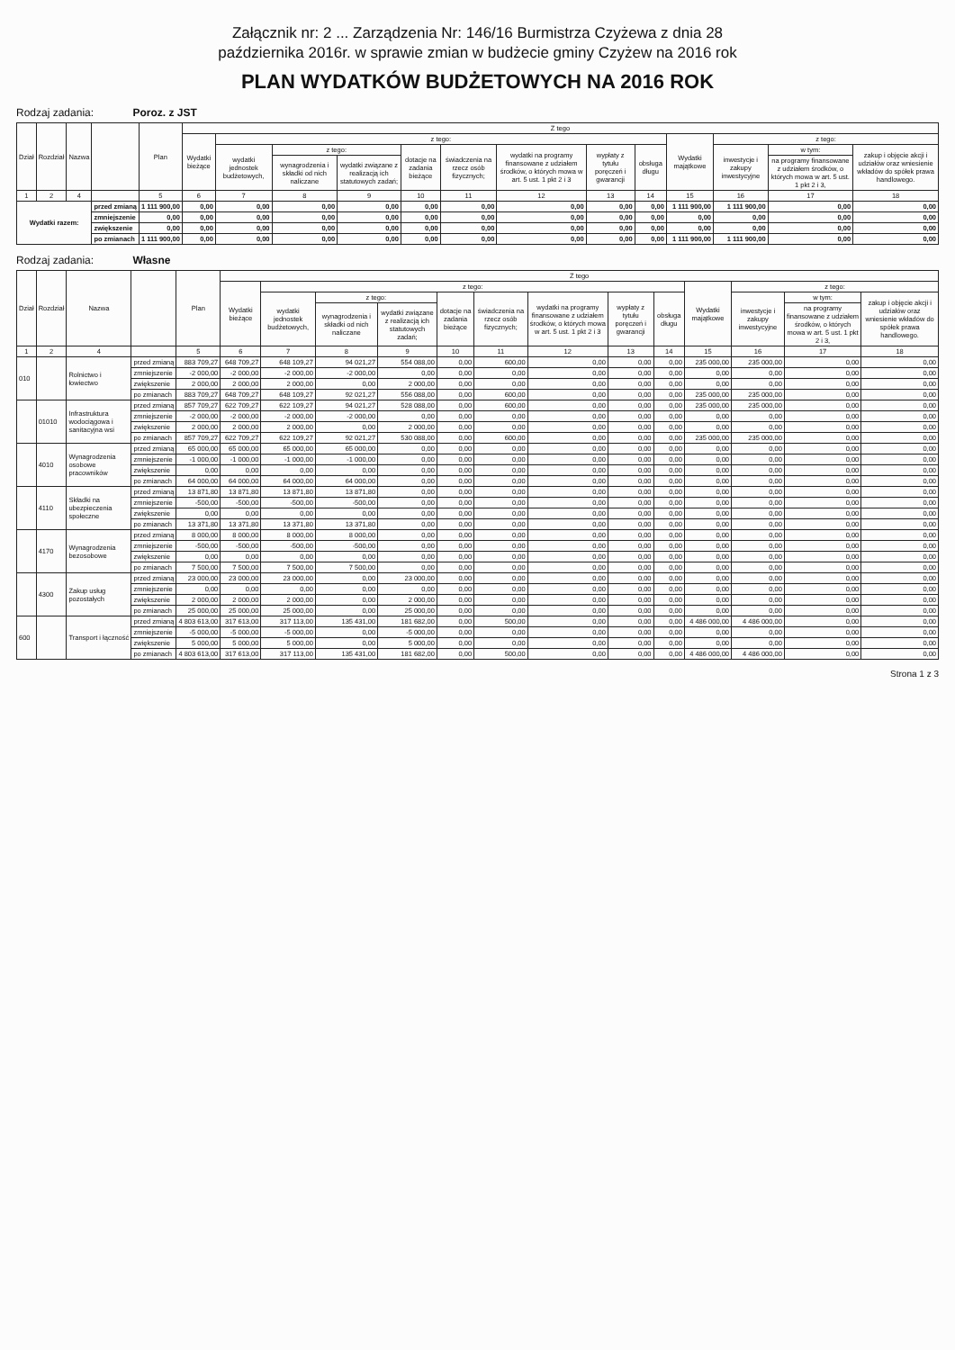Załącznik nr: 2 ... Zarządzenia Nr: 146/16 Burmistrza Czyżewa z dnia 28
października 2016r. w sprawie zmian w budżecie gminy Czyżew na 2016 rok
PLAN WYDATKÓW BUDŻETOWYCH NA 2016 ROK
Rodzaj zadania: Poroz. z JST
| Dział | Rozdział | Nazwa | | Plan | Z tego | | | | | | | | | | | | |
| --- | --- | --- | --- | --- | --- | --- | --- | --- | --- | --- | --- | --- | --- | --- | --- | --- | --- |
| | | | | | Wydatki bieżące | z tego: | | | | | | | | Wydatki majątkowe | z tego: | | |
| | | | | | | wydatki jednostek budżetowych, | z tego: | | dotacje na zadania bieżące | świadczenia na rzecz osób fizycznych; | wydatki na programy finansowane z udziałem środków, o których mowa w art. 5 ust. 1 pkt 2 i 3 | wypłaty z tytułu poręczeń i gwarancji | obsługa długu | | inwestycje i zakupy inwestycyjne | w tym: | zakup i objęcie akcji i udziałów oraz wniesienie wkładów do spółek prawa handlowego. |
| | | | | | | | wynagrodzenia i składki od nich naliczane | wydatki związane z realizacją ich statutowych zadań; | | | | | | | | na programy finansowane z udziałem środków, o których mowa w art. 5 ust. 1 pkt 2 i 3, | |
| 1 | 2 | 4 | | 5 | 6 | 7 | 8 | 9 | 10 | 11 | 12 | 13 | 14 | 15 | 16 | 17 | 18 |
| Wydatki razem: | | | przed zmianą | 1 111 900,00 | 0,00 | 0,00 | 0,00 | 0,00 | 0,00 | 0,00 | 0,00 | 0,00 | 0,00 | 1 111 900,00 | 1 111 900,00 | 0,00 | 0,00 |
| | | | zmniejszenie | 0,00 | 0,00 | 0,00 | 0,00 | 0,00 | 0,00 | 0,00 | 0,00 | 0,00 | 0,00 | 0,00 | 0,00 | 0,00 | 0,00 |
| | | | zwiększenie | 0,00 | 0,00 | 0,00 | 0,00 | 0,00 | 0,00 | 0,00 | 0,00 | 0,00 | 0,00 | 0,00 | 0,00 | 0,00 | 0,00 |
| | | | po zmianach | 1 111 900,00 | 0,00 | 0,00 | 0,00 | 0,00 | 0,00 | 0,00 | 0,00 | 0,00 | 0,00 | 1 111 900,00 | 1 111 900,00 | 0,00 | 0,00 |
Rodzaj zadania: Własne
| Dział | Rozdział | Nazwa | | Plan | Z tego | | | | | | | | | | | | |
| --- | --- | --- | --- | --- | --- | --- | --- | --- | --- | --- | --- | --- | --- | --- | --- | --- | --- |
| | | | | | Wydatki bieżące | z tego: | | | | | | | | Wydatki majątkowe | z tego: | | |
| | | | | | | wydatki jednostek budżetowych, | z tego: | | dotacje na zadania bieżące | świadczenia na rzecz osób fizycznych; | wydatki na programy finansowane z udziałem środków, o których mowa w art. 5 ust. 1 pkt 2 i 3 | wypłaty z tytułu poręczeń i gwarancji | obsługa długu | | inwestycje i zakupy inwestycyjne | w tym: | zakup i objęcie akcji i udziałów oraz wniesienie wkładów do spółek prawa handlowego. |
| | | | | | | | wynagrodzenia i składki od nich naliczane | wydatki związane z realizacją ich statutowych zadań; | | | | | | | | na programy finansowane z udziałem środków, o których mowa w art. 5 ust. 1 pkt 2 i 3, | |
| 1 | 2 | 4 | | 5 | 6 | 7 | 8 | 9 | 10 | 11 | 12 | 13 | 14 | 15 | 16 | 17 | 18 |
| 010 | | Rolnictwo i łowiectwo | przed zmianą | 883 709,27 | 648 709,27 | 648 109,27 | 94 021,27 | 554 088,00 | 0,00 | 600,00 | 0,00 | 0,00 | 0,00 | 235 000,00 | 235 000,00 | 0,00 | 0,00 |
| | | | zmniejszenie | -2 000,00 | -2 000,00 | -2 000,00 | -2 000,00 | 0,00 | 0,00 | 0,00 | 0,00 | 0,00 | 0,00 | 0,00 | 0,00 | 0,00 | 0,00 |
| | | | zwiększenie | 2 000,00 | 2 000,00 | 2 000,00 | 0,00 | 2 000,00 | 0,00 | 0,00 | 0,00 | 0,00 | 0,00 | 0,00 | 0,00 | 0,00 | 0,00 |
| | | | po zmianach | 883 709,27 | 648 709,27 | 648 109,27 | 92 021,27 | 556 088,00 | 0,00 | 600,00 | 0,00 | 0,00 | 0,00 | 235 000,00 | 235 000,00 | 0,00 | 0,00 |
| | 01010 | Infrastruktura wodociągowa i sanitacyjna wsi | przed zmianą | 857 709,27 | 622 709,27 | 622 109,27 | 94 021,27 | 528 088,00 | 0,00 | 600,00 | 0,00 | 0,00 | 0,00 | 235 000,00 | 235 000,00 | 0,00 | 0,00 |
| | | | zmniejszenie | -2 000,00 | -2 000,00 | -2 000,00 | -2 000,00 | 0,00 | 0,00 | 0,00 | 0,00 | 0,00 | 0,00 | 0,00 | 0,00 | 0,00 | 0,00 |
| | | | zwiększenie | 2 000,00 | 2 000,00 | 2 000,00 | 0,00 | 2 000,00 | 0,00 | 0,00 | 0,00 | 0,00 | 0,00 | 0,00 | 0,00 | 0,00 | 0,00 |
| | | | po zmianach | 857 709,27 | 622 709,27 | 622 109,27 | 92 021,27 | 530 088,00 | 0,00 | 600,00 | 0,00 | 0,00 | 0,00 | 235 000,00 | 235 000,00 | 0,00 | 0,00 |
| | 4010 | Wynagrodzenia osobowe pracowników | przed zmianą | 65 000,00 | 65 000,00 | 65 000,00 | 65 000,00 | 0,00 | 0,00 | 0,00 | 0,00 | 0,00 | 0,00 | 0,00 | 0,00 | 0,00 | 0,00 |
| | | | zmniejszenie | -1 000,00 | -1 000,00 | -1 000,00 | -1 000,00 | 0,00 | 0,00 | 0,00 | 0,00 | 0,00 | 0,00 | 0,00 | 0,00 | 0,00 | 0,00 |
| | | | zwiększenie | 0,00 | 0,00 | 0,00 | 0,00 | 0,00 | 0,00 | 0,00 | 0,00 | 0,00 | 0,00 | 0,00 | 0,00 | 0,00 | 0,00 |
| | | | po zmianach | 64 000,00 | 64 000,00 | 64 000,00 | 64 000,00 | 0,00 | 0,00 | 0,00 | 0,00 | 0,00 | 0,00 | 0,00 | 0,00 | 0,00 | 0,00 |
| | 4110 | Składki na ubezpieczenia społeczne | przed zmianą | 13 871,80 | 13 871,80 | 13 871,80 | 13 871,80 | 0,00 | 0,00 | 0,00 | 0,00 | 0,00 | 0,00 | 0,00 | 0,00 | 0,00 | 0,00 |
| | | | zmniejszenie | -500,00 | -500,00 | -500,00 | -500,00 | 0,00 | 0,00 | 0,00 | 0,00 | 0,00 | 0,00 | 0,00 | 0,00 | 0,00 | 0,00 |
| | | | zwiększenie | 0,00 | 0,00 | 0,00 | 0,00 | 0,00 | 0,00 | 0,00 | 0,00 | 0,00 | 0,00 | 0,00 | 0,00 | 0,00 | 0,00 |
| | | | po zmianach | 13 371,80 | 13 371,80 | 13 371,80 | 13 371,80 | 0,00 | 0,00 | 0,00 | 0,00 | 0,00 | 0,00 | 0,00 | 0,00 | 0,00 | 0,00 |
| | 4170 | Wynagrodzenia bezosobowe | przed zmianą | 8 000,00 | 8 000,00 | 8 000,00 | 8 000,00 | 0,00 | 0,00 | 0,00 | 0,00 | 0,00 | 0,00 | 0,00 | 0,00 | 0,00 | 0,00 |
| | | | zmniejszenie | -500,00 | -500,00 | -500,00 | -500,00 | 0,00 | 0,00 | 0,00 | 0,00 | 0,00 | 0,00 | 0,00 | 0,00 | 0,00 | 0,00 |
| | | | zwiększenie | 0,00 | 0,00 | 0,00 | 0,00 | 0,00 | 0,00 | 0,00 | 0,00 | 0,00 | 0,00 | 0,00 | 0,00 | 0,00 | 0,00 |
| | | | po zmianach | 7 500,00 | 7 500,00 | 7 500,00 | 7 500,00 | 0,00 | 0,00 | 0,00 | 0,00 | 0,00 | 0,00 | 0,00 | 0,00 | 0,00 | 0,00 |
| | 4300 | Zakup usług pozostałych | przed zmianą | 23 000,00 | 23 000,00 | 23 000,00 | 0,00 | 23 000,00 | 0,00 | 0,00 | 0,00 | 0,00 | 0,00 | 0,00 | 0,00 | 0,00 | 0,00 |
| | | | zmniejszenie | 0,00 | 0,00 | 0,00 | 0,00 | 0,00 | 0,00 | 0,00 | 0,00 | 0,00 | 0,00 | 0,00 | 0,00 | 0,00 | 0,00 |
| | | | zwiększenie | 2 000,00 | 2 000,00 | 2 000,00 | 0,00 | 2 000,00 | 0,00 | 0,00 | 0,00 | 0,00 | 0,00 | 0,00 | 0,00 | 0,00 | 0,00 |
| | | | po zmianach | 25 000,00 | 25 000,00 | 25 000,00 | 0,00 | 25 000,00 | 0,00 | 0,00 | 0,00 | 0,00 | 0,00 | 0,00 | 0,00 | 0,00 | 0,00 |
| 600 | | Transport i łączność | przed zmianą | 4 803 613,00 | 317 613,00 | 317 113,00 | 135 431,00 | 181 682,00 | 0,00 | 500,00 | 0,00 | 0,00 | 0,00 | 4 486 000,00 | 4 486 000,00 | 0,00 | 0,00 |
| | | | zmniejszenie | -5 000,00 | -5 000,00 | -5 000,00 | 0,00 | -5 000,00 | 0,00 | 0,00 | 0,00 | 0,00 | 0,00 | 0,00 | 0,00 | 0,00 | 0,00 |
| | | | zwiększenie | 5 000,00 | 5 000,00 | 5 000,00 | 0,00 | 5 000,00 | 0,00 | 0,00 | 0,00 | 0,00 | 0,00 | 0,00 | 0,00 | 0,00 | 0,00 |
| | | | po zmianach | 4 803 613,00 | 317 613,00 | 317 113,00 | 135 431,00 | 181 682,00 | 0,00 | 500,00 | 0,00 | 0,00 | 0,00 | 4 486 000,00 | 4 486 000,00 | 0,00 | 0,00 |
Strona 1 z 3